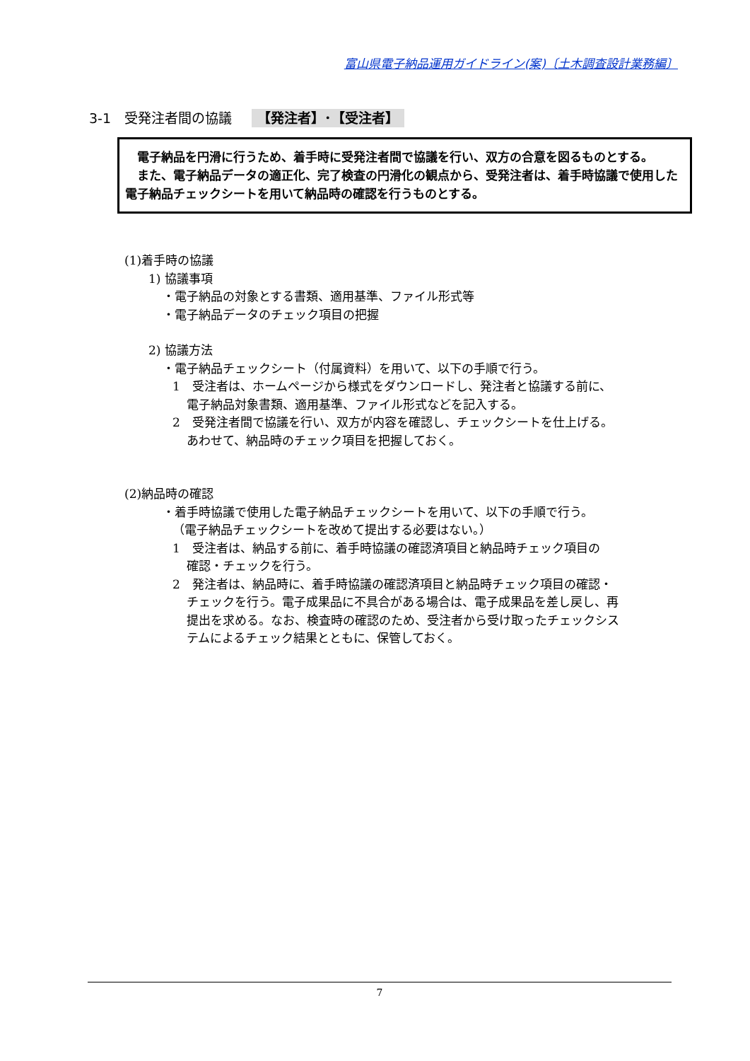富山県電子納品運用ガイドライン(案)〔土木調査設計業務編〕
3-1　受発注者間の協議 【発注者】･【受注者】
　電子納品を円滑に行うため、着手時に受発注者間で協議を行い、双方の合意を図るものとする。
　また、電子納品データの適正化、完了検査の円滑化の観点から、受発注者は、着手時協議で使用した電子納品チェックシートを用いて納品時の確認を行うものとする。
(1)着手時の協議
1) 協議事項
・電子納品の対象とする書類、適用基準、ファイル形式等
・電子納品データのチェック項目の把握
2) 協議方法
・電子納品チェックシート（付属資料）を用いて、以下の手順で行う。
1　受注者は、ホームページから様式をダウンロードし、発注者と協議する前に、
電子納品対象書類、適用基準、ファイル形式などを記入する。
2　受発注者間で協議を行い、双方が内容を確認し、チェックシートを仕上げる。
あわせて、納品時のチェック項目を把握しておく。
(2)納品時の確認
・着手時協議で使用した電子納品チェックシートを用いて、以下の手順で行う。
（電子納品チェックシートを改めて提出する必要はない。）
1　受注者は、納品する前に、着手時協議の確認済項目と納品時チェック項目の
確認・チェックを行う。
2　発注者は、納品時に、着手時協議の確認済項目と納品時チェック項目の確認・
チェックを行う。電子成果品に不具合がある場合は、電子成果品を差し戻し、再
提出を求める。なお、検査時の確認のため、受注者から受け取ったチェックシス
テムによるチェック結果とともに、保管しておく。
7